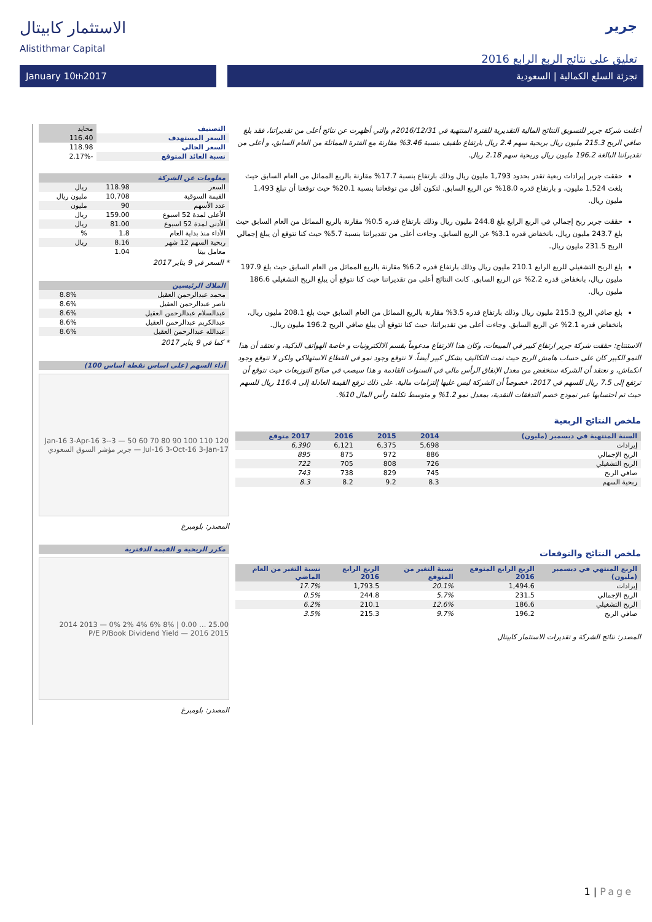الاستثمار كابيتال
Alistithmar Capital
جرير
تعليق على نتائج الربع الرابع 2016
January 10<sup>th</sup> 2017 تجزئة السلع الكمالية | السعودية
أعلنت شركة جرير للتسويق النتائج المالية التقديرية للفترة المنتهية في 2016/12/31م والتي أظهرت عن نتائج أعلى من تقديراتنا، فقد بلغ صافي الربح 215.3 مليون ريال بربحية سهم 2.4 ريال بارتفاع طفيف بنسبة 3.46% مقارنة مع الفترة المماثلة من العام السابق، و أعلى من تقديراتنا البالغة 196.2 مليون ريال وربحية سهم 2.18 ريال.
حققت جرير إيرادات ربعية تقدر بحدود 1,793 مليون ريال وذلك بارتفاع بنسبة 17.7% مقارنة بالربع المماثل من العام السابق حيث بلغت 1,524 مليون، و بارتفاع قدره 18.0% عن الربع السابق. لتكون أقل من توقعاتنا بنسبة 20.1% حيث توقعنا أن تبلغ 1,493 مليون ريال.
حققت جرير ربح إجمالي في الربع الرابع بلغ 244.8 مليون ريال وذلك بارتفاع قدره 0.5% مقارنة بالربع المماثل من العام السابق حيث بلغ 243.7 مليون ريال، بانخفاض قدره 3.1% عن الربع السابق. وجاءت أعلى من تقديراتنا بنسبة 5.7% حيث كنا نتوقع أن يبلغ إجمالي الربح 231.5 مليون ريال.
بلغ الربح التشغيلي للربع الرابع 210.1 مليون ريال وذلك بارتفاع قدره 6.2% مقارنة بالربع المماثل من العام السابق حيث بلغ 197.9 مليون ريال، بانخفاض قدره 2.2% عن الربع السابق. كانت النتائج أعلى من تقديراتنا حيث كنا نتوقع أن يبلغ الربح التشغيلي 186.6 مليون ريال.
بلغ صافي الربح 215.3 مليون ريال وذلك بارتفاع قدره 3.5% مقارنة بالربع المماثل من العام السابق حيث بلغ 208.1 مليون ريال، بانخفاض قدره 2.1% عن الربع السابق. وجاءت أعلى من تقديراتنا، حيث كنا نتوقع أن يبلغ صافي الربح 196.2 مليون ريال.
الاستنتاج: حققت شركة جرير ارتفاع كبير في المبيعات، وكان هذا الارتفاع مدعوماً بقسم الالكترونيات و خاصة الهواتف الذكية، و نعتقد أن هذا النمو الكبير كان على حساب هامش الربح حيث نمت التكاليف بشكل كبير أيضاً. لا نتوقع وجود نمو في القطاع الاستهلاكي ولكن لا نتوقع وجود انكماش، و نعتقد أن الشركة ستخفض من معدل الإنفاق الرأس مالي في السنوات القادمة و هذا سيصب في صالح التوزيعات حيث نتوقع أن ترتفع إلى 7.5 ريال للسهم في 2017، خصوصاً أن الشركة ليس عليها إلتزامات مالية. على ذلك نرفع القيمة العادلة إلى 116.4 ريال للسهم حيث تم احتسابها عبر نموذج خصم التدفقات النقدية، بمعدل نمو 1.2% و متوسط تكلفة رأس المال 10%.
ملخص النتائج الربعية
| السنة المنتهية في ديسمبر (مليون) | 2014 | 2015 | 2016 | 2017 متوقع |
| --- | --- | --- | --- | --- |
| إيرادات | 5,698 | 6,375 | 6,121 | 6,390 |
| الربح الإجمالي | 886 | 972 | 875 | 895 |
| الربح التشغيلي | 726 | 808 | 705 | 722 |
| صافي الربح | 745 | 829 | 738 | 743 |
| ربحية السهم | 8.3 | 9.2 | 8.2 | 8.3 |
ملخص النتائج والتوقعات
| الربع المنتهي في ديسمبر (مليون) | الربع الرابع المتوقع 2016 | نسبة التغير من المتوقع | الربع الرابع 2016 | نسبة التغير من العام الماضي |
| --- | --- | --- | --- | --- |
| إيرادات | 1,494.6 | 20.1% | 1,793.5 | 17.7% |
| الربح الإجمالي | 231.5 | 5.7% | 244.8 | 0.5% |
| الربح التشغيلي | 186.6 | 12.6% | 210.1 | 6.2% |
| صافي الربح | 196.2 | 9.7% | 215.3 | 3.5% |
المصدر: نتائج الشركة و تقديرات الاستثمار كابيتال
| التصنيف | محايد |
| السعر المستهدف | 116.40 |
| السعر الحالي | 118.98 |
| نسبة العائد المتوقع | -2.17% |
| معلومات عن الشركة | | |
| --- | --- | --- |
| السعر | 118.98 | ريال |
| القيمة السوقية | 10,708 | مليون ريال |
| عدد الأسهم | 90 | مليون |
| الأعلى لمدة 52 اسبوع | 159.00 | ريال |
| الأدنى لمدة 52 اسبوع | 81.00 | ريال |
| الأداء منذ بداية العام | 1.8 | % |
| ربحية السهم 12 شهر | 8.16 | ريال |
| معامل بيتا | 1.04 | |
* السعر في 9 يناير 2017
| الملاك الرئيسين | |
| --- | --- |
| محمد عبدالرحمن العقيل | 8.8% |
| ناصر عبدالرحمن العقيل | 8.6% |
| عبدالسلام عبدالرحمن العقيل | 8.6% |
| عبدالكريم عبدالرحمن العقيل | 8.6% |
| عبدالله عبدالرحمن العقيل | 8.6% |
* كما في 9 يناير 2017
| أداء السهم (على اساس نقطة أساس 100) |
| --- |
120 110 100 90 80 70 60 50 — 3-Jan-16 3-Apr-16 3-Jul-16 3-Oct-16 3-Jan-17 — جرير مؤشر السوق السعودي
المصدر: بلومبرغ
| مكرر الربحية و القيمة الدفترية |
| --- |
25.00 … 0.00 | 8% 6% 4% 2% 0% — 2013 2014 2015 2016 — P/E P/Book Dividend Yield
المصدر: بلومبرغ
1 | Page